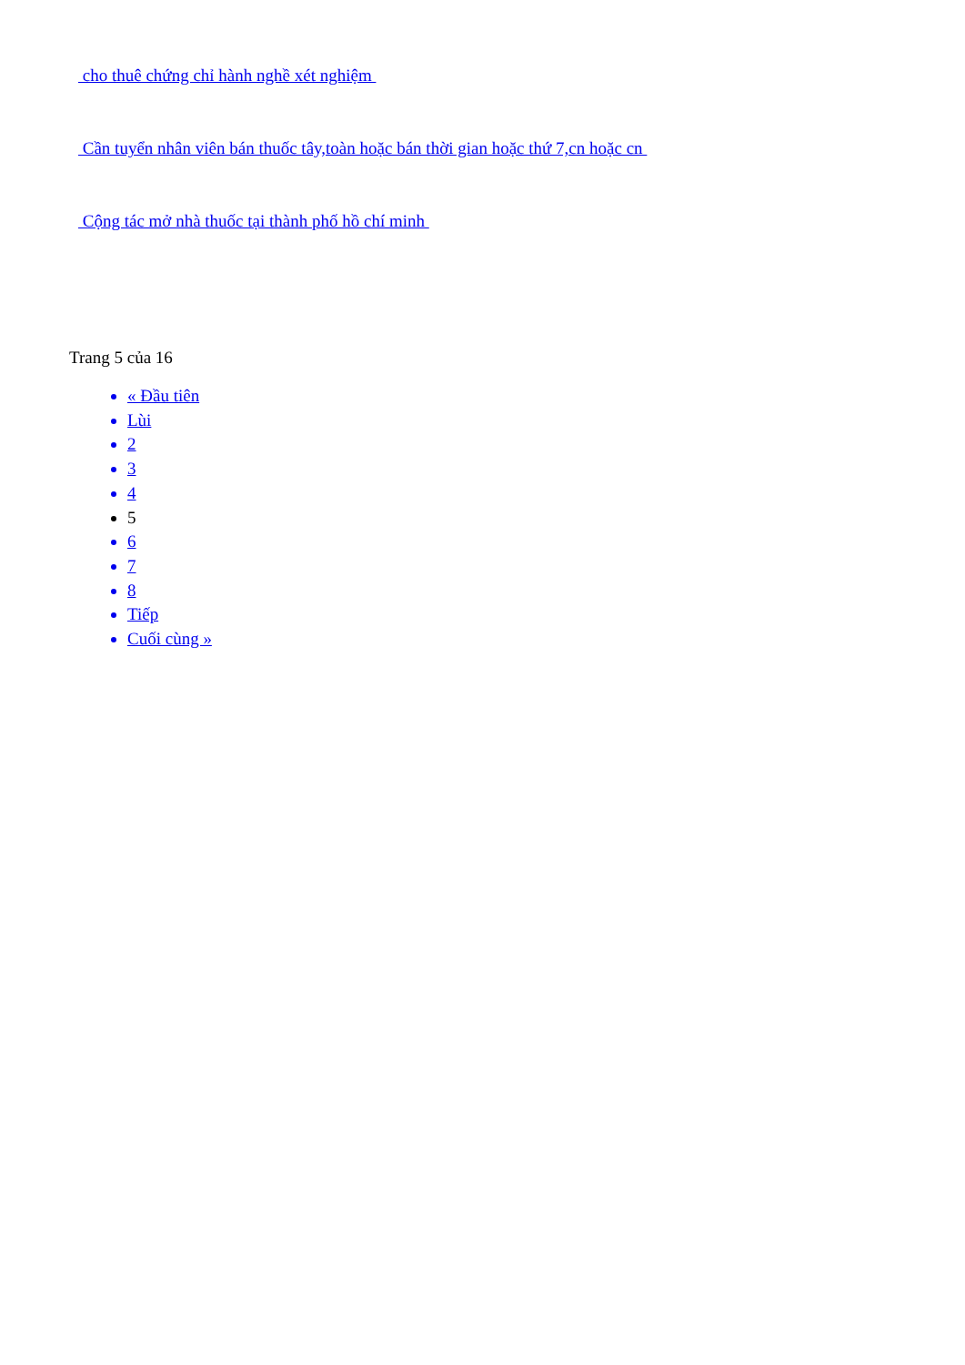cho thuê chứng chỉ hành nghề xét nghiệm
Cần tuyển nhân viên bán thuốc tây,toàn hoặc bán thời gian hoặc thứ 7,cn hoặc cn
Cộng tác mở nhà thuốc tại thành phố hồ chí minh
Trang 5 của 16
« Đầu tiên
Lùi
2
3
4
5
6
7
8
Tiếp
Cuối cùng »